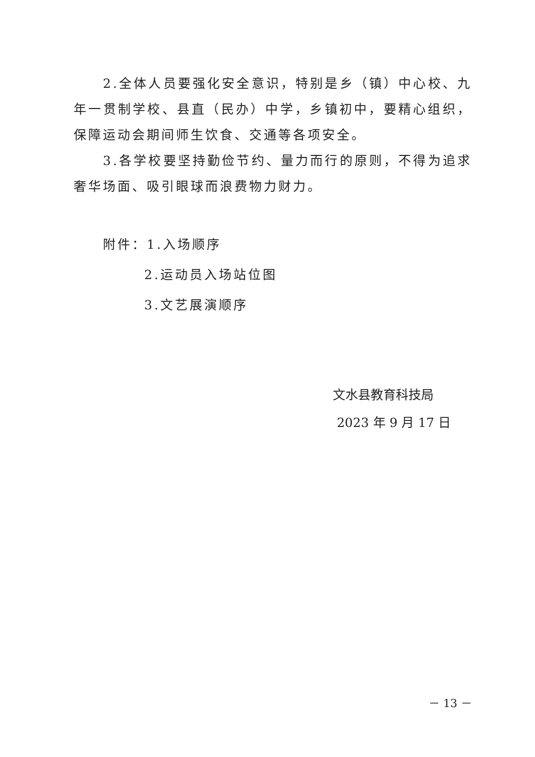2.全体人员要强化安全意识，特别是乡（镇）中心校、九年一贯制学校、县直（民办）中学，乡镇初中，要精心组织，保障运动会期间师生饮食、交通等各项安全。
3.各学校要坚持勤俭节约、量力而行的原则，不得为追求奢华场面、吸引眼球而浪费物力财力。
附件：1.入场顺序
2.运动员入场站位图
3.文艺展演顺序
文水县教育科技局
2023 年 9 月 17 日
－ 13 －